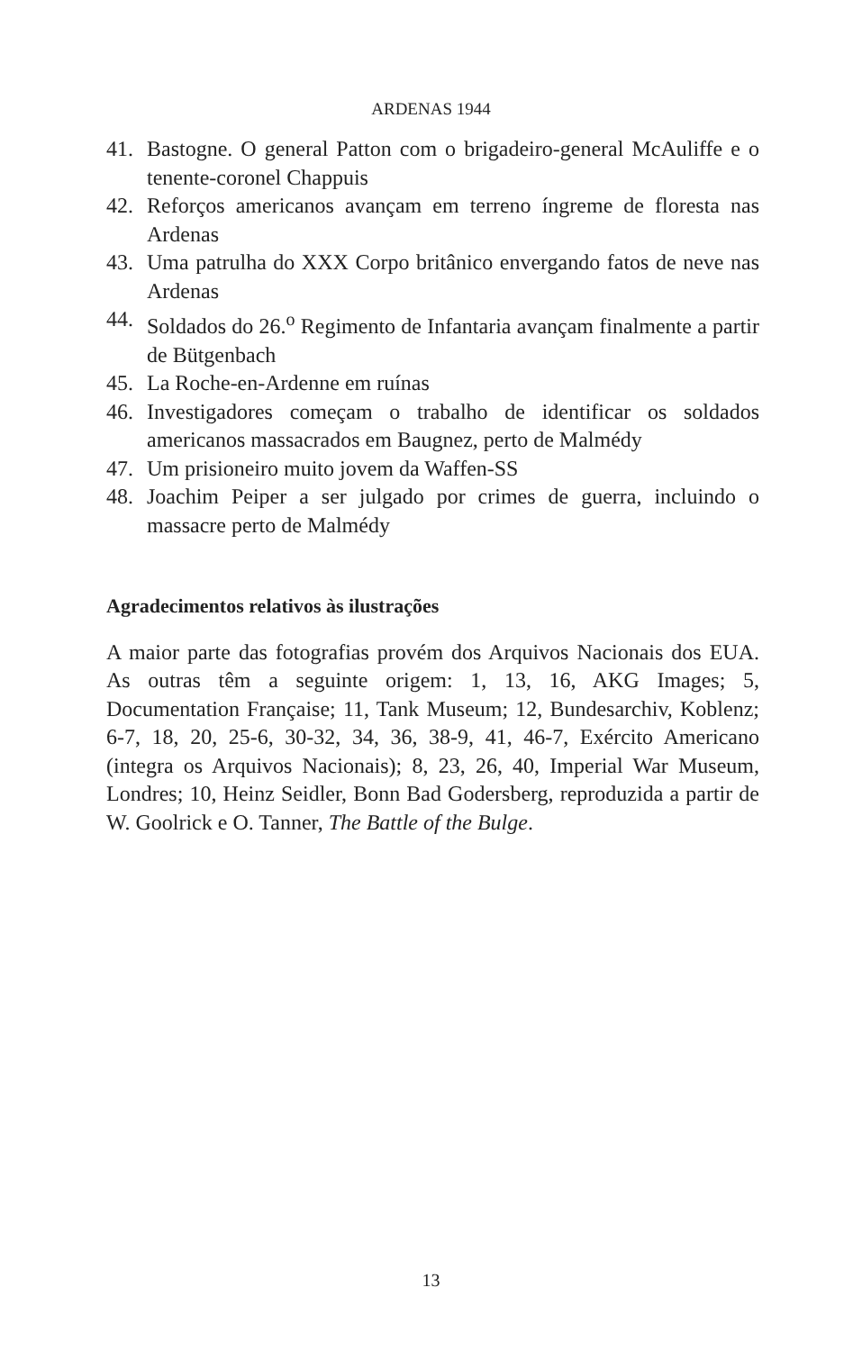ARDENAS 1944
41. Bastogne. O general Patton com o brigadeiro-general McAuliffe e o tenente-coronel Chappuis
42. Reforços americanos avançam em terreno íngreme de floresta nas Ardenas
43. Uma patrulha do XXX Corpo britânico envergando fatos de neve nas Ardenas
44. Soldados do 26.<sup>o</sup> Regimento de Infantaria avançam finalmente a partir de Bütgenbach
45. La Roche-en-Ardenne em ruínas
46. Investigadores começam o trabalho de identificar os soldados americanos massacrados em Baugnez, perto de Malmédy
47. Um prisioneiro muito jovem da Waffen-SS
48. Joachim Peiper a ser julgado por crimes de guerra, incluindo o massacre perto de Malmédy
Agradecimentos relativos às ilustrações
A maior parte das fotografias provém dos Arquivos Nacionais dos EUA. As outras têm a seguinte origem: 1, 13, 16, AKG Images; 5, Documentation Française; 11, Tank Museum; 12, Bundesarchiv, Koblenz; 6-7, 18, 20, 25-6, 30-32, 34, 36, 38-9, 41, 46-7, Exército Americano (integra os Arquivos Nacionais); 8, 23, 26, 40, Imperial War Museum, Londres; 10, Heinz Seidler, Bonn Bad Godersberg, reproduzida a partir de W. Goolrick e O. Tanner, The Battle of the Bulge.
13